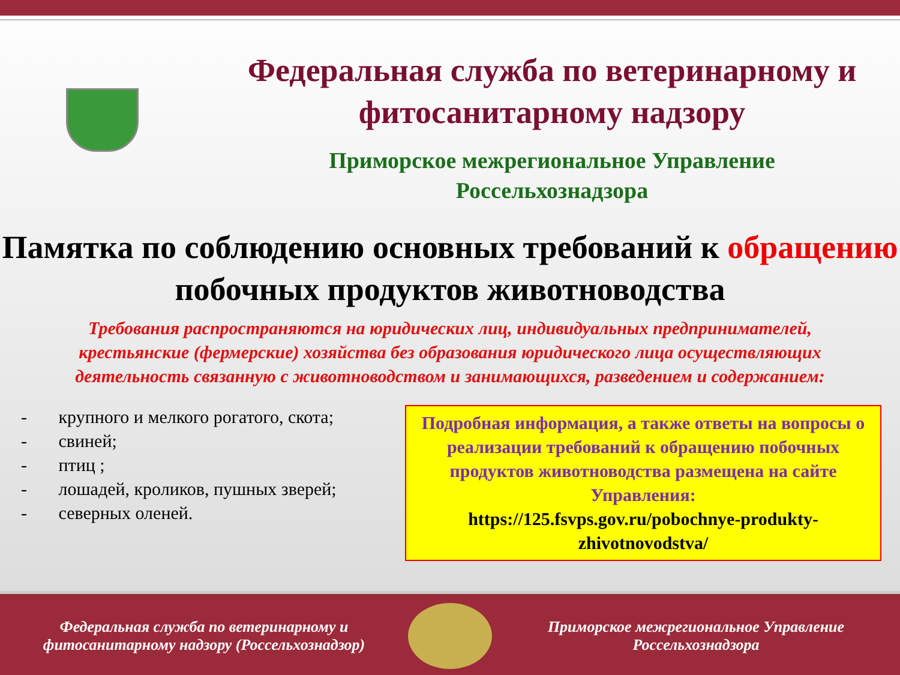Федеральная служба по ветеринарному и фитосанитарному надзору
Приморское межрегиональное Управление
Россельхознадзора
Памятка по соблюдению основных требований к обращению побочных продуктов животноводства
Требования распространяются на юридических лиц, индивидуальных предпринимателей, крестьянские (фермерские) хозяйства без образования юридического лица осуществляющих деятельность связанную с животноводством и занимающихся, разведением и содержанием:
- крупного и мелкого рогатого, скота;
- свиней;
- птиц ;
- лошадей, кроликов, пушных зверей;
- северных оленей.
Подробная информация, а также ответы на вопросы о реализации требований к обращению побочных продуктов животноводства размещена на сайте Управления:
https://125.fsvps.gov.ru/pobochnye-produkty-zhivotnovodstva/
Федеральная служба по ветеринарному и фитосанитарному надзору (Россельхознадзор)
Приморское межрегиональное Управление Россельхознадзора